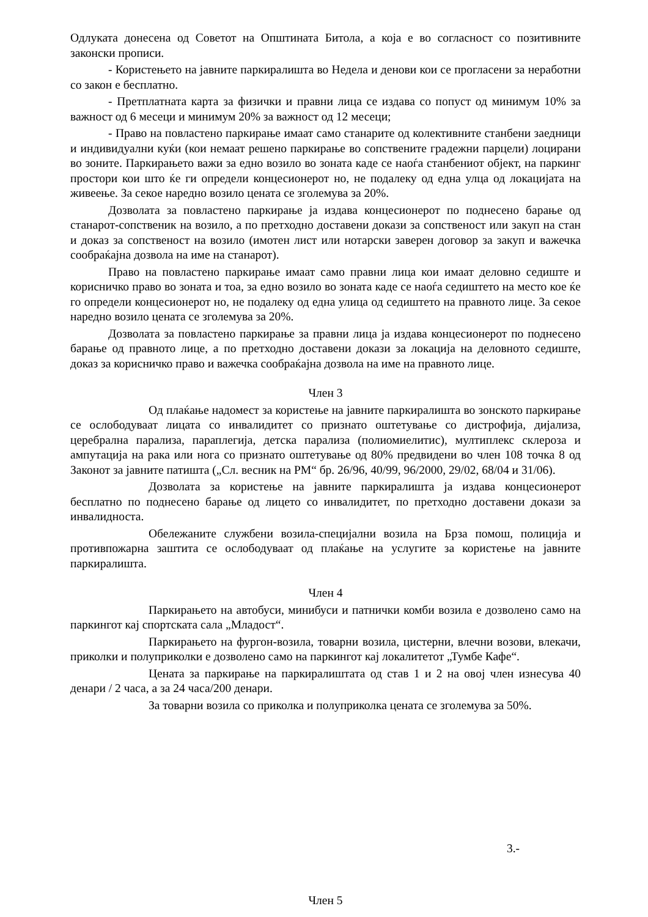Одлуката донесена од Советот на Општината Битола, а која е во согласност со позитивните законски прописи.
- Користењето на јавните паркиралишта во Недела и денови кои се прогласени за неработни со закон е бесплатно.
- Претплатната карта за физички и правни лица се издава со попуст од минимум 10% за важност од 6 месеци и минимум 20% за важност од 12 месеци;
- Право на повластено паркирање имаат само станарите од колективните станбени заедници и индивидуални куќи (кои немаат решено паркирање во сопствените градежни парцели) лоцирани во зоните. Паркирањето важи за едно возило во зоната каде се наоѓа станбениот објект, на паркинг простори кои што ќе ги определи концесионерот но, не подалеку од една улца од локацијата на живеење. За секое наредно возило цената се зголемува за 20%.
Дозволата за повластено паркирање ја издава концесионерот по поднесено барање од станарот-сопственик на возило, а по претходно доставени докази за сопственост или закуп на стан и доказ за сопственост на возило (имотен лист или нотарски заверен договор за закуп и важечка сообраќајна дозвола на име на станарот).
Право на повластено паркирање имаат само правни лица кои имаат деловно седиште и корисничко право во зоната и тоа, за едно возило во зоната каде се наоѓа седиштето на место кое ќе го определи концесионерот но, не подалеку од една улица од седиштето на правното лице. За секое наредно возило цената се зголемува за 20%.
Дозволата за повластено паркирање за правни лица ја издава концесионерот по поднесено барање од правното лице, а по претходно доставени докази за локација на деловното седиште, доказ за корисничко право и важечка сообраќајна дозвола на име на правното лице.
Член 3
Од плаќање надомест за користење на јавните паркиралишта во зонското паркирање се ослободуваат лицата со инвалидитет со признато оштетување со дистрофија, дијализа, церебрална парализа, параплегија, детска парализа (полиомиелитис), мултиплекс склероза и ампутација на рака или нога со признато оштетување од 80% предвидени во член 108 точка 8 од Законот за јавните патишта („Сл. весник на РМ“ бр. 26/96, 40/99, 96/2000, 29/02, 68/04 и 31/06).
Дозволата за користење на јавните паркиралишта ја издава концесионерот бесплатно по поднесено барање од лицето со инвалидитет, по претходно доставени докази за инвалидноста.
Обележаните службени возила-специјални возила на Брза помош, полиција и противпожарна заштита се ослободуваат од плаќање на услугите за користење на јавните паркиралишта.
Член 4
Паркирањето на автобуси, минибуси и патнички комби возила е дозволено само на паркингот кај спортската сала „Младост“.
Паркирањето на фургон-возила, товарни возила, цистерни, влечни возови, влекачи, приколки и полуприколки е дозволено само на паркингот кај локалитетот „Тумбе Кафе“.
Цената за паркирање на паркиралиштата од став 1 и 2 на овој член изнесува 40 денари / 2 часа, а за 24 часа/200 денари.
За товарни возила со приколка и полуприколка цената се зголемува за 50%.
3.-
Член 5